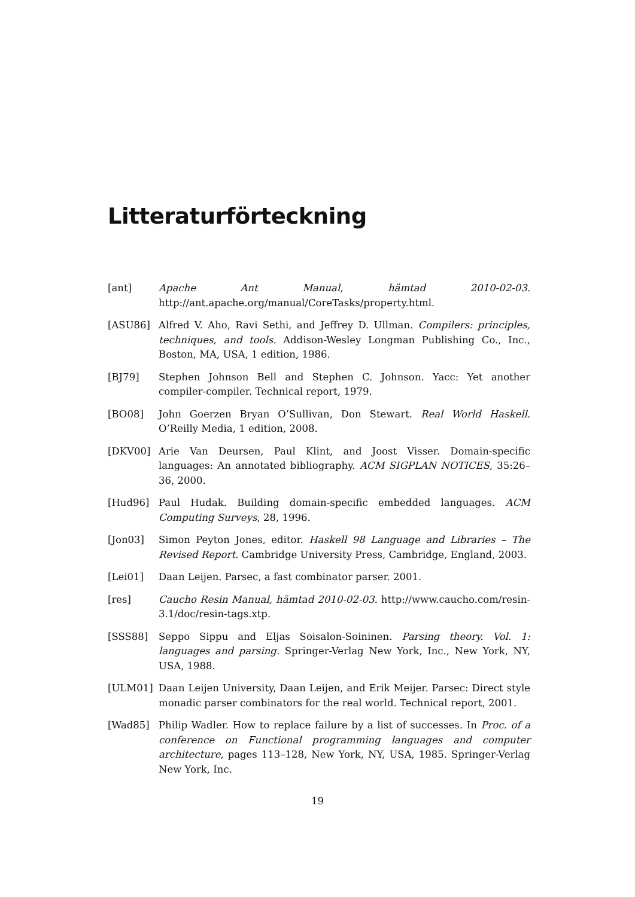Litteraturförteckning
[ant] Apache Ant Manual, hämtad 2010-02-03. http://ant.apache.org/manual/CoreTasks/property.html.
[ASU86] Alfred V. Aho, Ravi Sethi, and Jeffrey D. Ullman. Compilers: principles, techniques, and tools. Addison-Wesley Longman Publishing Co., Inc., Boston, MA, USA, 1 edition, 1986.
[BJ79] Stephen Johnson Bell and Stephen C. Johnson. Yacc: Yet another compiler-compiler. Technical report, 1979.
[BO08] John Goerzen Bryan O’Sullivan, Don Stewart. Real World Haskell. O’Reilly Media, 1 edition, 2008.
[DKV00] Arie Van Deursen, Paul Klint, and Joost Visser. Domain-specific languages: An annotated bibliography. ACM SIGPLAN NOTICES, 35:26–36, 2000.
[Hud96] Paul Hudak. Building domain-specific embedded languages. ACM Computing Surveys, 28, 1996.
[Jon03] Simon Peyton Jones, editor. Haskell 98 Language and Libraries – The Revised Report. Cambridge University Press, Cambridge, England, 2003.
[Lei01] Daan Leijen. Parsec, a fast combinator parser. 2001.
[res] Caucho Resin Manual, hämtad 2010-02-03. http://www.caucho.com/resin-3.1/doc/resin-tags.xtp.
[SSS88] Seppo Sippu and Eljas Soisalon-Soininen. Parsing theory. Vol. 1: languages and parsing. Springer-Verlag New York, Inc., New York, NY, USA, 1988.
[ULM01] Daan Leijen University, Daan Leijen, and Erik Meijer. Parsec: Direct style monadic parser combinators for the real world. Technical report, 2001.
[Wad85] Philip Wadler. How to replace failure by a list of successes. In Proc. of a conference on Functional programming languages and computer architecture, pages 113–128, New York, NY, USA, 1985. Springer-Verlag New York, Inc.
19